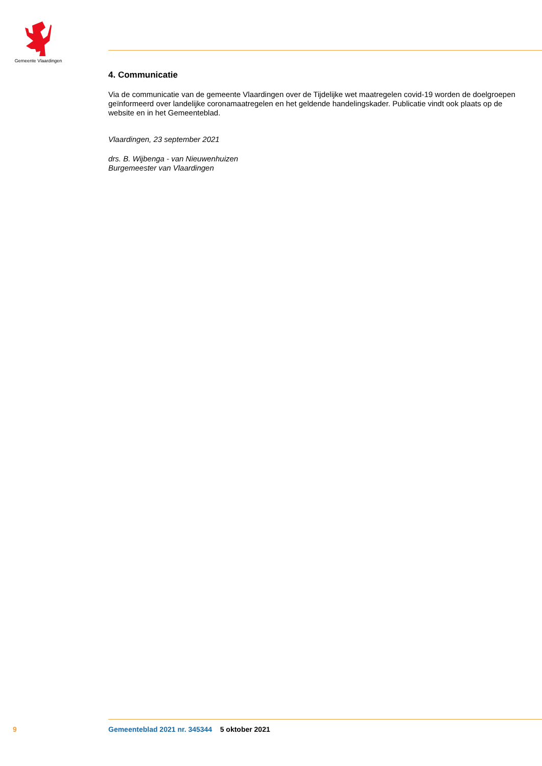Gemeente Vlaardingen
4. Communicatie
Via de communicatie van de gemeente Vlaardingen over de Tijdelijke wet maatregelen covid-19 worden de doelgroepen geïnformeerd over landelijke coronamaatregelen en het geldende handelingskader. Publicatie vindt ook plaats op de website en in het Gemeenteblad.
Vlaardingen, 23 september 2021
drs. B. Wijbenga - van Nieuwenhuizen
Burgemeester van Vlaardingen
9 Gemeenteblad 2021 nr. 345344 5 oktober 2021